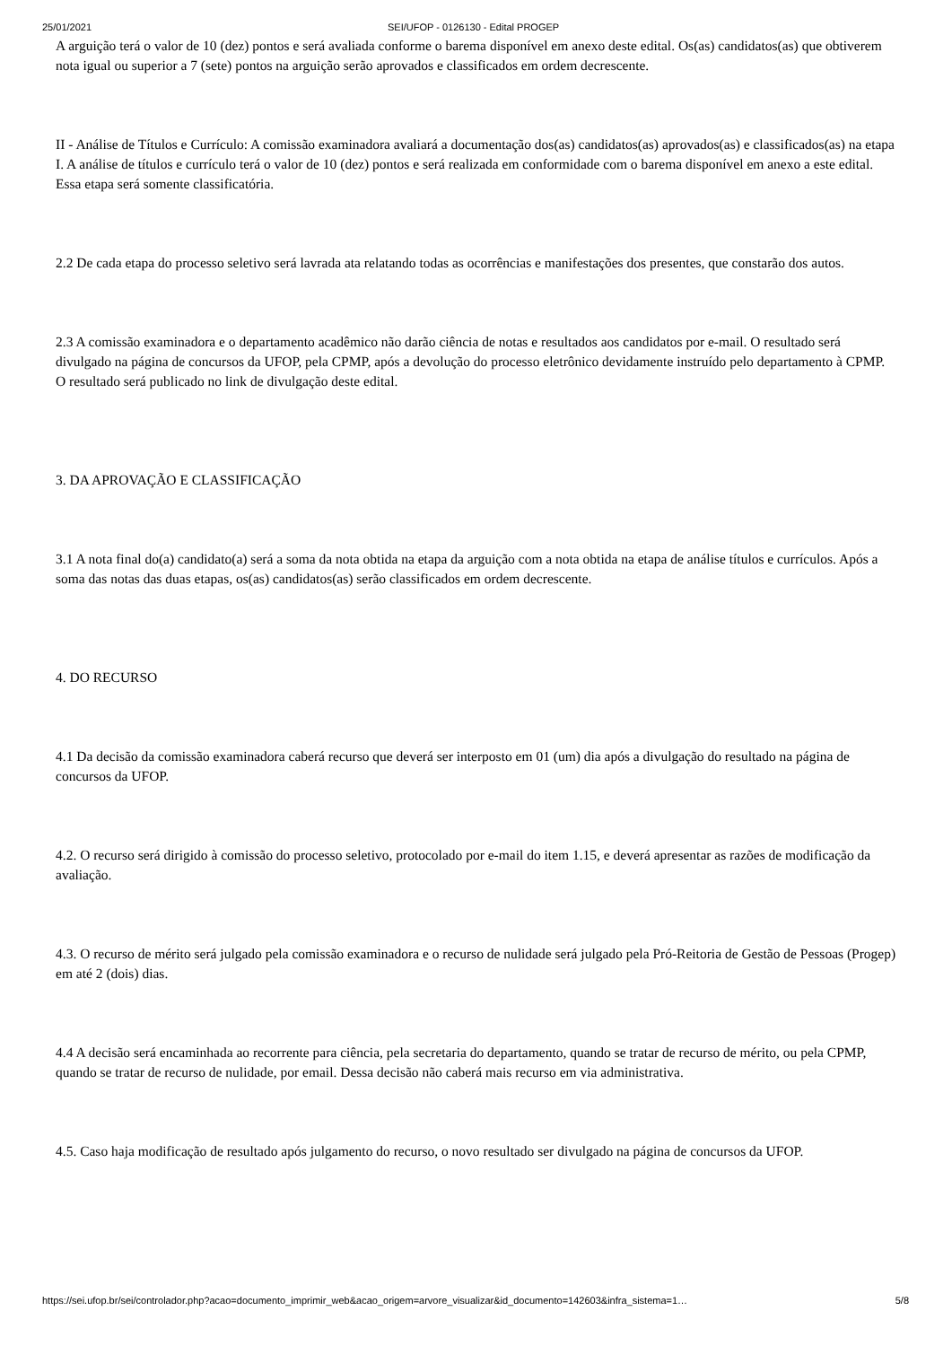25/01/2021 SEI/UFOP - 0126130 - Edital PROGEP
A arguição terá o valor de 10 (dez) pontos e será avaliada conforme o barema disponível em anexo deste edital. Os(as) candidatos(as) que obtiverem nota igual ou superior a 7 (sete) pontos na arguição serão aprovados e classificados em ordem decrescente.
II - Análise de Títulos e Currículo: A comissão examinadora avaliará a documentação dos(as) candidatos(as) aprovados(as) e classificados(as) na etapa I. A análise de títulos e currículo terá o valor de 10 (dez) pontos e será realizada em conformidade com o barema disponível em anexo a este edital. Essa etapa será somente classificatória.
2.2 De cada etapa do processo seletivo será lavrada ata relatando todas as ocorrências e manifestações dos presentes, que constarão dos autos.
2.3 A comissão examinadora e o departamento acadêmico não darão ciência de notas e resultados aos candidatos por e-mail. O resultado será divulgado na página de concursos da UFOP, pela CPMP, após a devolução do processo eletrônico devidamente instruído pelo departamento à CPMP. O resultado será publicado no link de divulgação deste edital.
3. DA APROVAÇÃO E CLASSIFICAÇÃO
3.1 A nota final do(a) candidato(a) será a soma da nota obtida na etapa da arguição com a nota obtida na etapa de análise títulos e currículos. Após a soma das notas das duas etapas, os(as) candidatos(as) serão classificados em ordem decrescente.
4. DO RECURSO
4.1 Da decisão da comissão examinadora caberá recurso que deverá ser interposto em 01 (um) dia após a divulgação do resultado na página de concursos da UFOP.
4.2. O recurso será dirigido à comissão do processo seletivo, protocolado por e-mail do item 1.15, e deverá apresentar as razões de modificação da avaliação.
4.3. O recurso de mérito será julgado pela comissão examinadora e o recurso de nulidade será julgado pela Pró-Reitoria de Gestão de Pessoas (Progep) em até 2 (dois) dias.
4.4 A decisão será encaminhada ao recorrente para ciência, pela secretaria do departamento, quando se tratar de recurso de mérito, ou pela CPMP, quando se tratar de recurso de nulidade, por email. Dessa decisão não caberá mais recurso em via administrativa.
4.5. Caso haja modificação de resultado após julgamento do recurso, o novo resultado ser divulgado na página de concursos da UFOP.
https://sei.ufop.br/sei/controlador.php?acao=documento_imprimir_web&acao_origem=arvore_visualizar&id_documento=142603&infra_sistema=1… 5/8